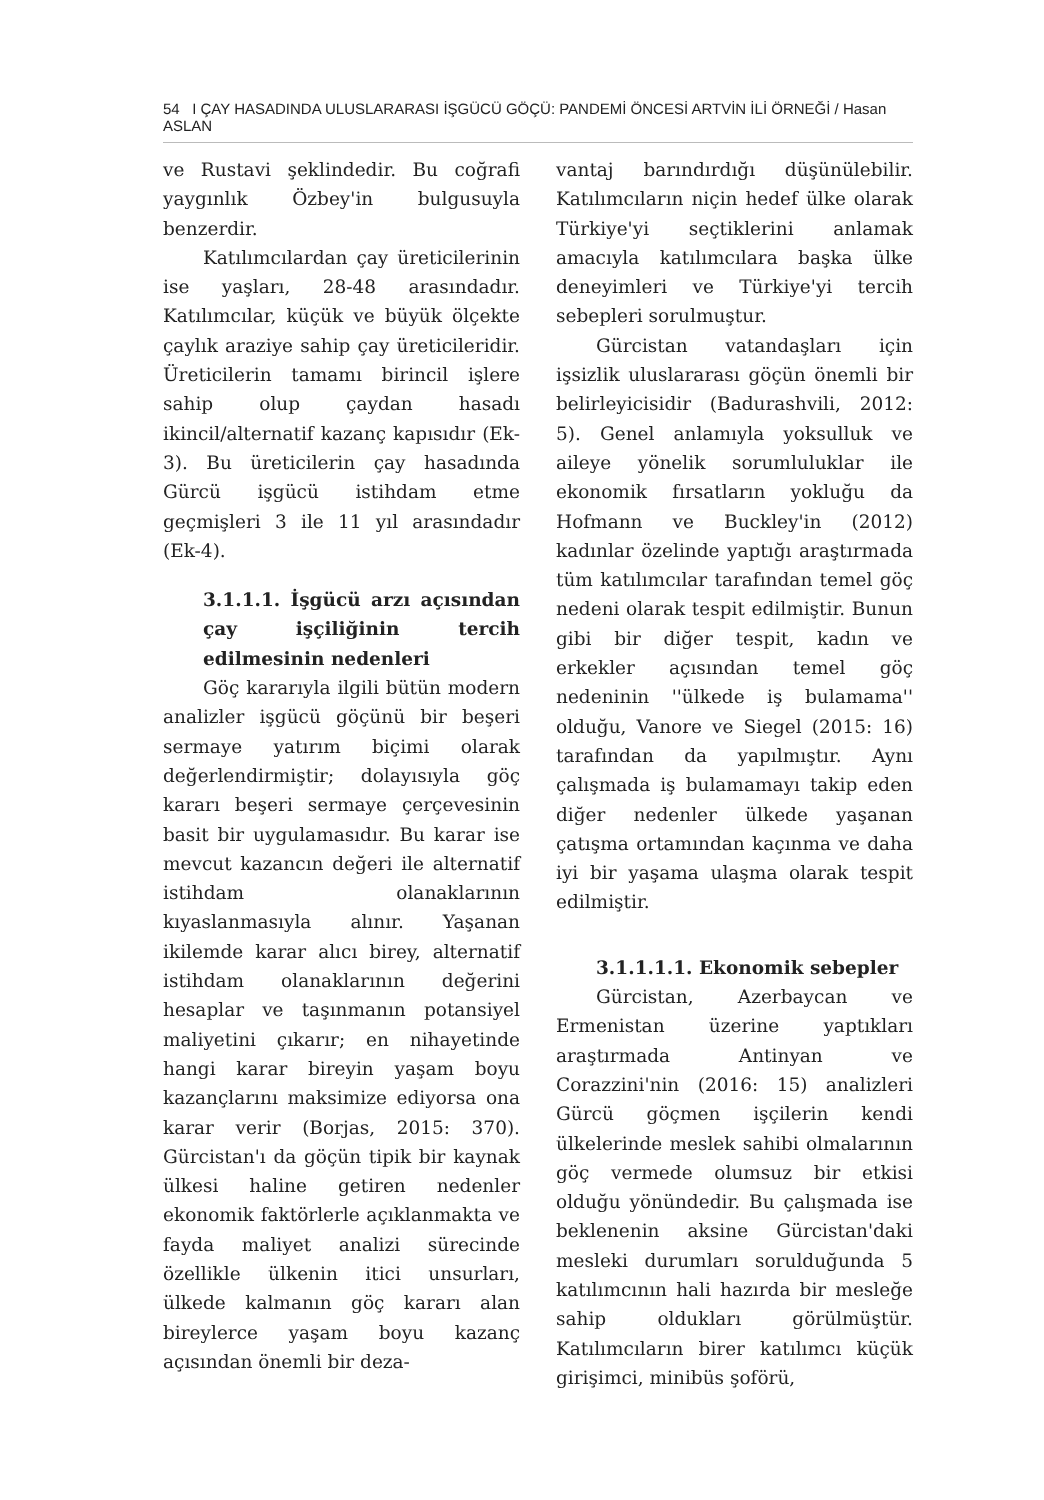54 I ÇAY HASADINDA ULUSLARARASI İŞGÜCÜ GÖÇÜ: PANDEMİ ÖNCESİ ARTVİN İLİ ÖRNEĞİ / Hasan ASLAN
ve Rustavi şeklindedir. Bu coğrafi yaygınlık Özbey'in bulgusuyla benzerdir.
Katılımcılardan çay üreticilerinin ise yaşları, 28-48 arasındadır. Katılımcılar, küçük ve büyük ölçekte çaylık araziye sahip çay üreticileridir. Üreticilerin tamamı birincil işlere sahip olup çaydan hasadı ikincil/alternatif kazanç kapısıdır (Ek-3). Bu üreticilerin çay hasadında Gürcü işgücü istihdam etme geçmişleri 3 ile 11 yıl arasındadır (Ek-4).
3.1.1.1. İşgücü arzı açısından çay işçiliğinin tercih edilmesinin nedenleri
Göç kararıyla ilgili bütün modern analizler işgücü göçünü bir beşeri sermaye yatırım biçimi olarak değerlendirmiştir; dolayısıyla göç kararı beşeri sermaye çerçevesinin basit bir uygulamasıdır. Bu karar ise mevcut kazancın değeri ile alternatif istihdam olanaklarının kıyaslanmasıyla alınır. Yaşanan ikilemde karar alıcı birey, alternatif istihdam olanaklarının değerini hesaplar ve taşınmanın potansiyel maliyetini çıkarır; en nihayetinde hangi karar bireyin yaşam boyu kazançlarını maksimize ediyorsa ona karar verir (Borjas, 2015: 370). Gürcistan'ı da göçün tipik bir kaynak ülkesi haline getiren nedenler ekonomik faktörlerle açıklanmakta ve fayda maliyet analizi sürecinde özellikle ülkenin itici unsurları, ülkede kalmanın göç kararı alan bireylerce yaşam boyu kazanç açısından önemli bir deza-
vantaj barındırdığı düşünülebilir. Katılımcıların niçin hedef ülke olarak Türkiye'yi seçtiklerini anlamak amacıyla katılımcılara başka ülke deneyimleri ve Türkiye'yi tercih sebepleri sorulmuştur.
Gürcistan vatandaşları için işsizlik uluslararası göçün önemli bir belirleyicisidir (Badurashvili, 2012: 5). Genel anlamıyla yoksulluk ve aileye yönelik sorumluluklar ile ekonomik fırsatların yokluğu da Hofmann ve Buckley'in (2012) kadınlar özelinde yaptığı araştırmada tüm katılımcılar tarafından temel göç nedeni olarak tespit edilmiştir. Bunun gibi bir diğer tespit, kadın ve erkekler açısından temel göç nedeninin ''ülkede iş bulamama'' olduğu, Vanore ve Siegel (2015: 16) tarafından da yapılmıştır. Aynı çalışmada iş bulamamayı takip eden diğer nedenler ülkede yaşanan çatışma ortamından kaçınma ve daha iyi bir yaşama ulaşma olarak tespit edilmiştir.
3.1.1.1.1. Ekonomik sebepler
Gürcistan, Azerbaycan ve Ermenistan üzerine yaptıkları araştırmada Antinyan ve Corazzini'nin (2016: 15) analizleri Gürcü göçmen işçilerin kendi ülkelerinde meslek sahibi olmalarının göç vermede olumsuz bir etkisi olduğu yönündedir. Bu çalışmada ise beklenenin aksine Gürcistan'daki mesleki durumları sorulduğunda 5 katılımcının hali hazırda bir mesleğe sahip oldukları görülmüştür. Katılımcıların birer katılımcı küçük girişimci, minibüs şoförü,